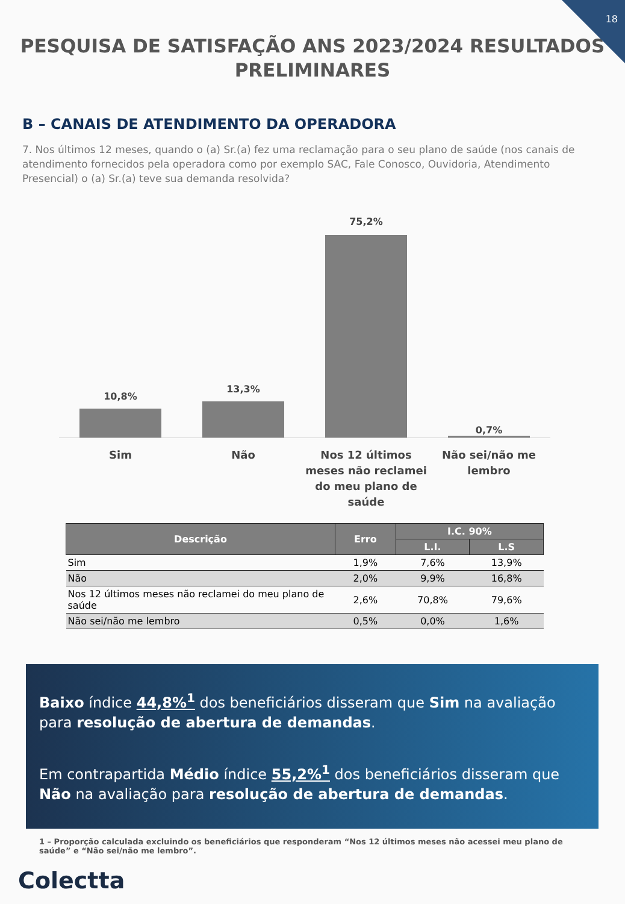18
PESQUISA DE SATISFAÇÃO ANS 2023/2024 RESULTADOS PRELIMINARES
B – CANAIS DE ATENDIMENTO DA OPERADORA
7. Nos últimos 12 meses, quando o (a) Sr.(a) fez uma reclamação para o seu plano de saúde (nos canais de atendimento fornecidos pela operadora como por exemplo SAC, Fale Conosco, Ouvidoria, Atendimento Presencial) o (a) Sr.(a) teve sua demanda resolvida?
10,8%
13,3%
75,2%
0,7%
Sim Não
Nos 12 últimos meses não reclamei do meu plano de saúde
Não sei/não me lembro
| Descrição | Erro | I.C. 90% | |
| --- | --- | --- | --- |
| | | L.I. | L.S |
| Sim | 1,9% | 7,6% | 13,9% |
| Não | 2,0% | 9,9% | 16,8% |
| Nos 12 últimos meses não reclamei do meu plano de saúde | 2,6% | 70,8% | 79,6% |
| Não sei/não me lembro | 0,5% | 0,0% | 1,6% |
Baixo índice 44,8%<sup>1</sup> dos beneficiários disseram que Sim na avaliação para resolução de abertura de demandas.
Em contrapartida Médio índice 55,2%<sup>1</sup> dos beneficiários disseram que Não na avaliação para resolução de abertura de demandas.
1 – Proporção calculada excluindo os beneficiários que responderam “Nos 12 últimos meses não acessei meu plano de saúde” e “Não sei/não me lembro”.
Colectta